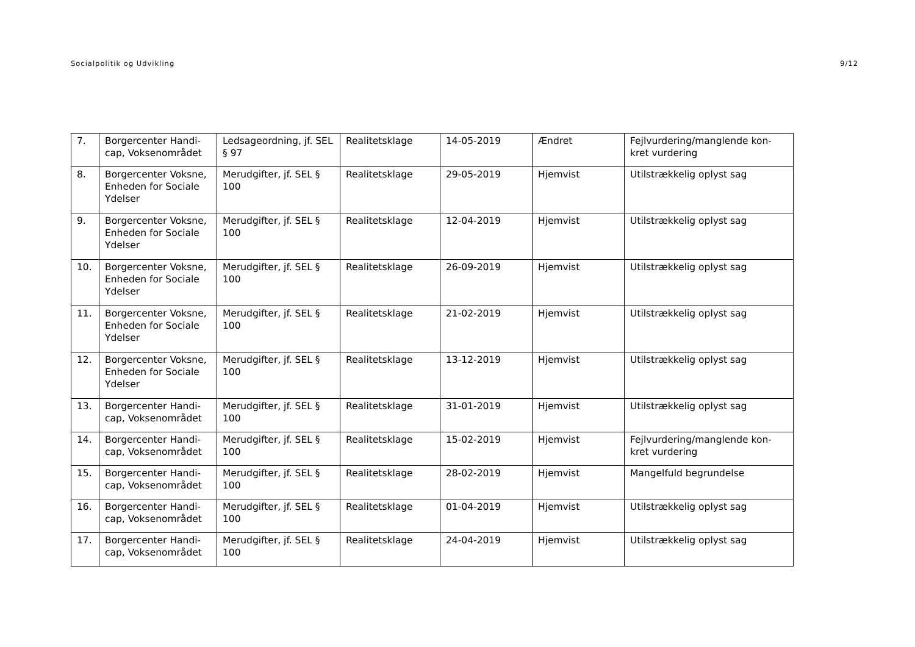Socialpolitik og Udvikling 9/12
| 7. | Borgercenter Handi-cap, Voksenområdet | Ledsageordning, jf. SEL § 97 | Realitetsklage | 14-05-2019 | Ændret | Fejlvurdering/manglende kon-kret vurdering |
| 8. | Borgercenter Voksne, Enheden for Sociale Ydelser | Merudgifter, jf. SEL § 100 | Realitetsklage | 29-05-2019 | Hjemvist | Utilstrækkelig oplyst sag |
| 9. | Borgercenter Voksne, Enheden for Sociale Ydelser | Merudgifter, jf. SEL § 100 | Realitetsklage | 12-04-2019 | Hjemvist | Utilstrækkelig oplyst sag |
| 10. | Borgercenter Voksne, Enheden for Sociale Ydelser | Merudgifter, jf. SEL § 100 | Realitetsklage | 26-09-2019 | Hjemvist | Utilstrækkelig oplyst sag |
| 11. | Borgercenter Voksne, Enheden for Sociale Ydelser | Merudgifter, jf. SEL § 100 | Realitetsklage | 21-02-2019 | Hjemvist | Utilstrækkelig oplyst sag |
| 12. | Borgercenter Voksne, Enheden for Sociale Ydelser | Merudgifter, jf. SEL § 100 | Realitetsklage | 13-12-2019 | Hjemvist | Utilstrækkelig oplyst sag |
| 13. | Borgercenter Handi-cap, Voksenområdet | Merudgifter, jf. SEL § 100 | Realitetsklage | 31-01-2019 | Hjemvist | Utilstrækkelig oplyst sag |
| 14. | Borgercenter Handi-cap, Voksenområdet | Merudgifter, jf. SEL § 100 | Realitetsklage | 15-02-2019 | Hjemvist | Fejlvurdering/manglende kon-kret vurdering |
| 15. | Borgercenter Handi-cap, Voksenområdet | Merudgifter, jf. SEL § 100 | Realitetsklage | 28-02-2019 | Hjemvist | Mangelfuld begrundelse |
| 16. | Borgercenter Handi-cap, Voksenområdet | Merudgifter, jf. SEL § 100 | Realitetsklage | 01-04-2019 | Hjemvist | Utilstrækkelig oplyst sag |
| 17. | Borgercenter Handi-cap, Voksenområdet | Merudgifter, jf. SEL § 100 | Realitetsklage | 24-04-2019 | Hjemvist | Utilstrækkelig oplyst sag |